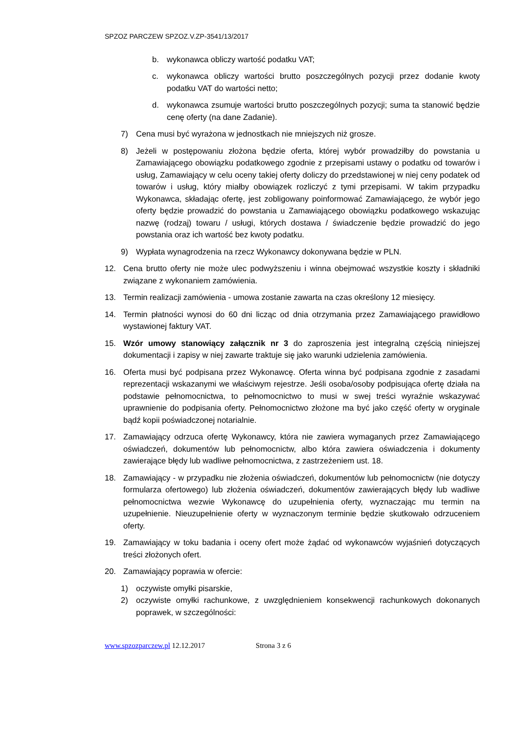SPZOZ PARCZEW SPZOZ.V.ZP-3541/13/2017
b. wykonawca obliczy wartość podatku VAT;
c. wykonawca obliczy wartości brutto poszczególnych pozycji przez dodanie kwoty podatku VAT do wartości netto;
d. wykonawca zsumuje wartości brutto poszczególnych pozycji; suma ta stanowić będzie cenę oferty (na dane Zadanie).
7) Cena musi być wyrażona w jednostkach nie mniejszych niż grosze.
8) Jeżeli w postępowaniu złożona będzie oferta, której wybór prowadziłby do powstania u Zamawiającego obowiązku podatkowego zgodnie z przepisami ustawy o podatku od towarów i usług, Zamawiający w celu oceny takiej oferty doliczy do przedstawionej w niej ceny podatek od towarów i usług, który miałby obowiązek rozliczyć z tymi przepisami. W takim przypadku Wykonawca, składając ofertę, jest zobligowany poinformować Zamawiającego, że wybór jego oferty będzie prowadzić do powstania u Zamawiającego obowiązku podatkowego wskazując nazwę (rodzaj) towaru / usługi, których dostawa / świadczenie będzie prowadzić do jego powstania oraz ich wartość bez kwoty podatku.
9) Wypłata wynagrodzenia na rzecz Wykonawcy dokonywana będzie w PLN.
12. Cena brutto oferty nie może ulec podwyższeniu i winna obejmować wszystkie koszty i składniki związane z wykonaniem zamówienia.
13. Termin realizacji zamówienia - umowa zostanie zawarta na czas określony 12 miesięcy.
14. Termin płatności wynosi do 60 dni licząc od dnia otrzymania przez Zamawiającego prawidłowo wystawionej faktury VAT.
15. Wzór umowy stanowiący załącznik nr 3 do zaproszenia jest integralną częścią niniejszej dokumentacji i zapisy w niej zawarte traktuje się jako warunki udzielenia zamówienia.
16. Oferta musi być podpisana przez Wykonawcę. Oferta winna być podpisana zgodnie z zasadami reprezentacji wskazanymi we właściwym rejestrze. Jeśli osoba/osoby podpisująca ofertę działa na podstawie pełnomocnictwa, to pełnomocnictwo to musi w swej treści wyraźnie wskazywać uprawnienie do podpisania oferty. Pełnomocnictwo złożone ma być jako część oferty w oryginale bądź kopii poświadczonej notarialnie.
17. Zamawiający odrzuca ofertę Wykonawcy, która nie zawiera wymaganych przez Zamawiającego oświadczeń, dokumentów lub pełnomocnictw, albo która zawiera oświadczenia i dokumenty zawierające błędy lub wadliwe pełnomocnictwa, z zastrzeżeniem ust. 18.
18. Zamawiający - w przypadku nie złożenia oświadczeń, dokumentów lub pełnomocnictw (nie dotyczy formularza ofertowego) lub złożenia oświadczeń, dokumentów zawierających błędy lub wadliwe pełnomocnictwa wezwie Wykonawcę do uzupełnienia oferty, wyznaczając mu termin na uzupełnienie. Nieuzupełnienie oferty w wyznaczonym terminie będzie skutkowało odrzuceniem oferty.
19. Zamawiający w toku badania i oceny ofert może żądać od wykonawców wyjaśnień dotyczących treści złożonych ofert.
20. Zamawiający poprawia w ofercie:
1) oczywiste omyłki pisarskie,
2) oczywiste omyłki rachunkowe, z uwzględnieniem konsekwencji rachunkowych dokonanych poprawek, w szczególności:
www.spzozparczew.pl 12.12.2017 Strona 3 z 6